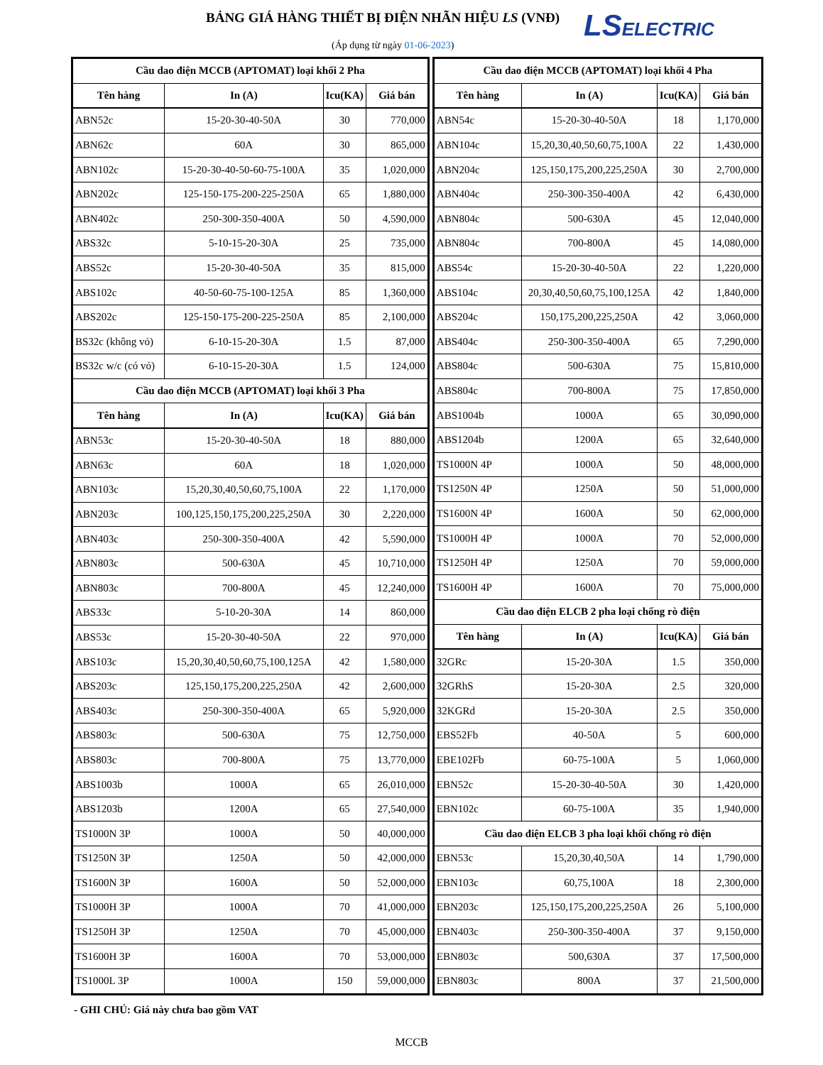BẢNG GIÁ HÀNG THIẾT BỊ ĐIỆN NHÃN HIỆU LS (VNĐ)
(Áp dụng từ ngày 01-06-2023)
LSELECTRIC
| Cầu dao điện MCCB (APTOMAT) loại khối 2 Pha | | | |
| Tên hàng | In (A) | Icu(KA) | Giá bán |
| ABN52c | 15-20-30-40-50A | 30 | 770,000 |
| ABN62c | 60A | 30 | 865,000 |
| ABN102c | 15-20-30-40-50-60-75-100A | 35 | 1,020,000 |
| ABN202c | 125-150-175-200-225-250A | 65 | 1,880,000 |
| ABN402c | 250-300-350-400A | 50 | 4,590,000 |
| ABS32c | 5-10-15-20-30A | 25 | 735,000 |
| ABS52c | 15-20-30-40-50A | 35 | 815,000 |
| ABS102c | 40-50-60-75-100-125A | 85 | 1,360,000 |
| ABS202c | 125-150-175-200-225-250A | 85 | 2,100,000 |
| BS32c (không vỏ) | 6-10-15-20-30A | 1.5 | 87,000 |
| BS32c w/c (có vỏ) | 6-10-15-20-30A | 1.5 | 124,000 |
| Cầu dao điện MCCB (APTOMAT) loại khối 3 Pha | | | |
| Tên hàng | In (A) | Icu(KA) | Giá bán |
| ABN53c | 15-20-30-40-50A | 18 | 880,000 |
| ABN63c | 60A | 18 | 1,020,000 |
| ABN103c | 15,20,30,40,50,60,75,100A | 22 | 1,170,000 |
| ABN203c | 100,125,150,175,200,225,250A | 30 | 2,220,000 |
| ABN403c | 250-300-350-400A | 42 | 5,590,000 |
| ABN803c | 500-630A | 45 | 10,710,000 |
| ABN803c | 700-800A | 45 | 12,240,000 |
| ABS33c | 5-10-20-30A | 14 | 860,000 |
| ABS53c | 15-20-30-40-50A | 22 | 970,000 |
| ABS103c | 15,20,30,40,50,60,75,100,125A | 42 | 1,580,000 |
| ABS203c | 125,150,175,200,225,250A | 42 | 2,600,000 |
| ABS403c | 250-300-350-400A | 65 | 5,920,000 |
| ABS803c | 500-630A | 75 | 12,750,000 |
| ABS803c | 700-800A | 75 | 13,770,000 |
| ABS1003b | 1000A | 65 | 26,010,000 |
| ABS1203b | 1200A | 65 | 27,540,000 |
| TS1000N 3P | 1000A | 50 | 40,000,000 |
| TS1250N 3P | 1250A | 50 | 42,000,000 |
| TS1600N 3P | 1600A | 50 | 52,000,000 |
| TS1000H 3P | 1000A | 70 | 41,000,000 |
| TS1250H 3P | 1250A | 70 | 45,000,000 |
| TS1600H 3P | 1600A | 70 | 53,000,000 |
| TS1000L 3P | 1000A | 150 | 59,000,000 |
| Cầu dao điện MCCB (APTOMAT) loại khối 4 Pha | | | |
| Tên hàng | In (A) | Icu(KA) | Giá bán |
| ABN54c | 15-20-30-40-50A | 18 | 1,170,000 |
| ABN104c | 15,20,30,40,50,60,75,100A | 22 | 1,430,000 |
| ABN204c | 125,150,175,200,225,250A | 30 | 2,700,000 |
| ABN404c | 250-300-350-400A | 42 | 6,430,000 |
| ABN804c | 500-630A | 45 | 12,040,000 |
| ABN804c | 700-800A | 45 | 14,080,000 |
| ABS54c | 15-20-30-40-50A | 22 | 1,220,000 |
| ABS104c | 20,30,40,50,60,75,100,125A | 42 | 1,840,000 |
| ABS204c | 150,175,200,225,250A | 42 | 3,060,000 |
| ABS404c | 250-300-350-400A | 65 | 7,290,000 |
| ABS804c | 500-630A | 75 | 15,810,000 |
| ABS804c | 700-800A | 75 | 17,850,000 |
| ABS1004b | 1000A | 65 | 30,090,000 |
| ABS1204b | 1200A | 65 | 32,640,000 |
| TS1000N 4P | 1000A | 50 | 48,000,000 |
| TS1250N 4P | 1250A | 50 | 51,000,000 |
| TS1600N 4P | 1600A | 50 | 62,000,000 |
| TS1000H 4P | 1000A | 70 | 52,000,000 |
| TS1250H 4P | 1250A | 70 | 59,000,000 |
| TS1600H 4P | 1600A | 70 | 75,000,000 |
| Cầu dao điện ELCB 2 pha loại chống rò điện | | | |
| Tên hàng | In (A) | Icu(KA) | Giá bán |
| 32GRc | 15-20-30A | 1.5 | 350,000 |
| 32GRhS | 15-20-30A | 2.5 | 320,000 |
| 32KGRd | 15-20-30A | 2.5 | 350,000 |
| EBS52Fb | 40-50A | 5 | 600,000 |
| EBE102Fb | 60-75-100A | 5 | 1,060,000 |
| EBN52c | 15-20-30-40-50A | 30 | 1,420,000 |
| EBN102c | 60-75-100A | 35 | 1,940,000 |
| Cầu dao điện ELCB 3 pha loại khối chống rò điện | | | |
| EBN53c | 15,20,30,40,50A | 14 | 1,790,000 |
| EBN103c | 60,75,100A | 18 | 2,300,000 |
| EBN203c | 125,150,175,200,225,250A | 26 | 5,100,000 |
| EBN403c | 250-300-350-400A | 37 | 9,150,000 |
| EBN803c | 500,630A | 37 | 17,500,000 |
| EBN803c | 800A | 37 | 21,500,000 |
- GHI CHÚ: Giá này chưa bao gồm VAT
MCCB